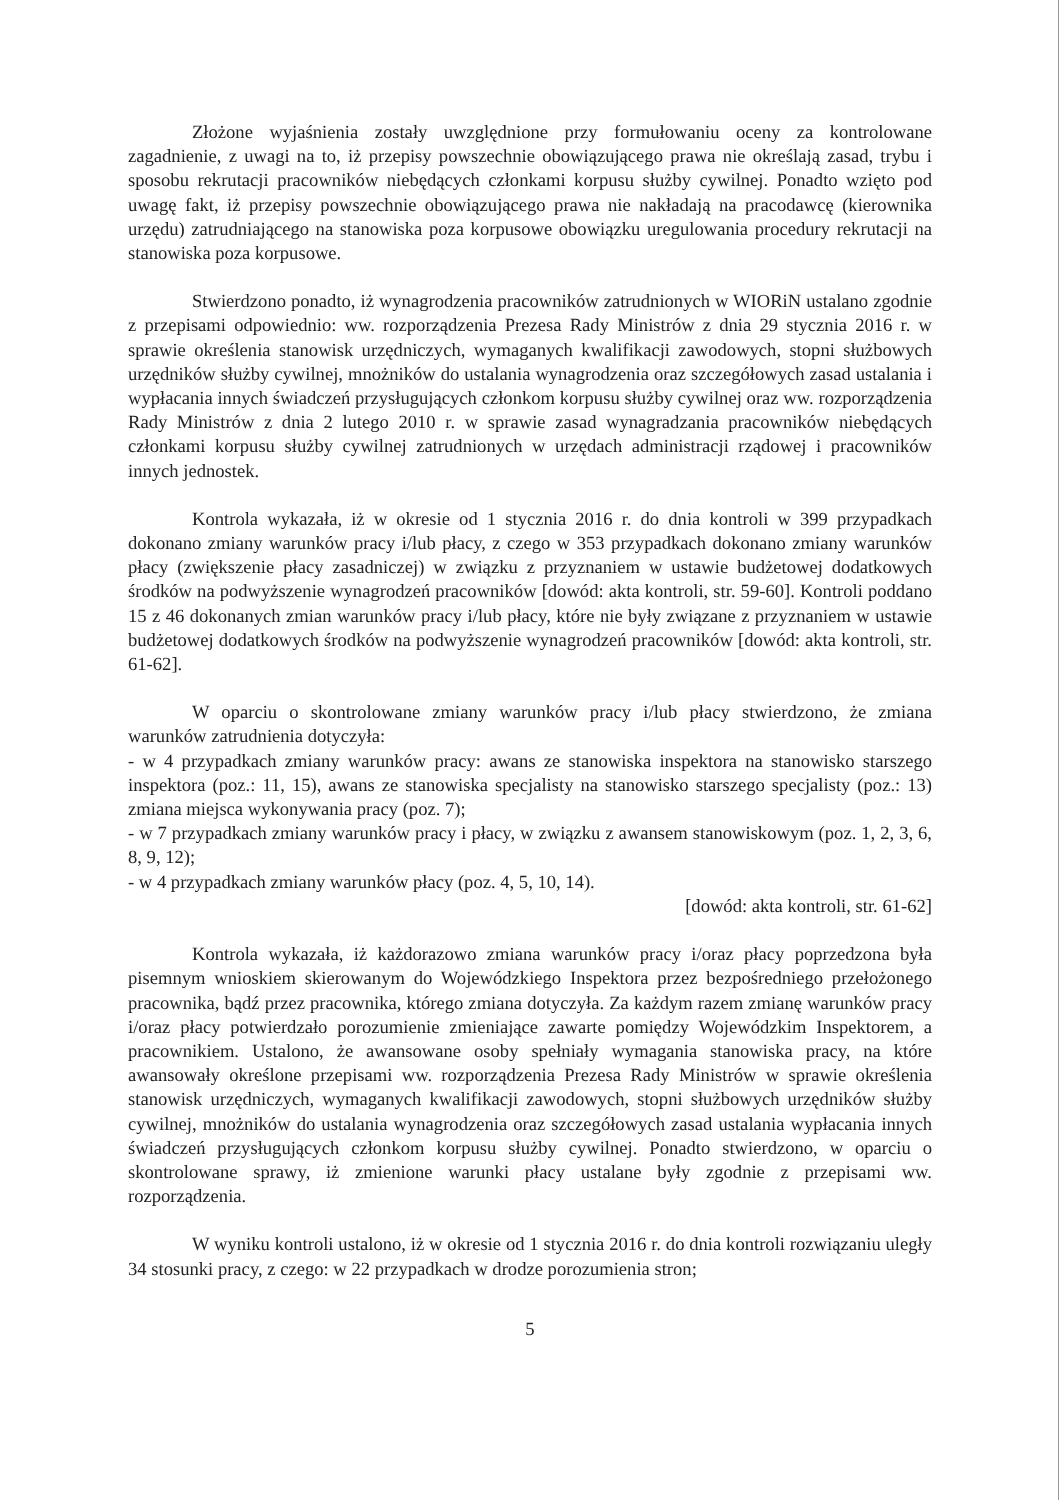Złożone wyjaśnienia zostały uwzględnione przy formułowaniu oceny za kontrolowane zagadnienie, z uwagi na to, iż przepisy powszechnie obowiązującego prawa nie określają zasad, trybu i sposobu rekrutacji pracowników niebędących członkami korpusu służby cywilnej. Ponadto wzięto pod uwagę fakt, iż przepisy powszechnie obowiązującego prawa nie nakładają na pracodawcę (kierownika urzędu) zatrudniającego na stanowiska poza korpusowe obowiązku uregulowania procedury rekrutacji na stanowiska poza korpusowe.
Stwierdzono ponadto, iż wynagrodzenia pracowników zatrudnionych w WIORiN ustalano zgodnie z przepisami odpowiednio: ww. rozporządzenia Prezesa Rady Ministrów z dnia 29 stycznia 2016 r. w sprawie określenia stanowisk urzędniczych, wymaganych kwalifikacji zawodowych, stopni służbowych urzędników służby cywilnej, mnożników do ustalania wynagrodzenia oraz szczegółowych zasad ustalania i wypłacania innych świadczeń przysługujących członkom korpusu służby cywilnej oraz ww. rozporządzenia Rady Ministrów z dnia 2 lutego 2010 r. w sprawie zasad wynagradzania pracowników niebędących członkami korpusu służby cywilnej zatrudnionych w urzędach administracji rządowej i pracowników innych jednostek.
Kontrola wykazała, iż w okresie od 1 stycznia 2016 r. do dnia kontroli w 399 przypadkach dokonano zmiany warunków pracy i/lub płacy, z czego w 353 przypadkach dokonano zmiany warunków płacy (zwiększenie płacy zasadniczej) w związku z przyznaniem w ustawie budżetowej dodatkowych środków na podwyższenie wynagrodzeń pracowników [dowód: akta kontroli, str. 59-60]. Kontroli poddano 15 z 46 dokonanych zmian warunków pracy i/lub płacy, które nie były związane z przyznaniem w ustawie budżetowej dodatkowych środków na podwyższenie wynagrodzeń pracowników [dowód: akta kontroli, str. 61-62].
W oparciu o skontrolowane zmiany warunków pracy i/lub płacy stwierdzono, że zmiana warunków zatrudnienia dotyczyła:
- w 4 przypadkach zmiany warunków pracy: awans ze stanowiska inspektora na stanowisko starszego inspektora (poz.: 11, 15), awans ze stanowiska specjalisty na stanowisko starszego specjalisty (poz.: 13) zmiana miejsca wykonywania pracy (poz. 7);
- w 7 przypadkach zmiany warunków pracy i płacy, w związku z awansem stanowiskowym (poz. 1, 2, 3, 6, 8, 9, 12);
- w 4 przypadkach zmiany warunków płacy (poz. 4, 5, 10, 14).
[dowód: akta kontroli, str. 61-62]
Kontrola wykazała, iż każdorazowo zmiana warunków pracy i/oraz płacy poprzedzona była pisemnym wnioskiem skierowanym do Wojewódzkiego Inspektora przez bezpośredniego przełożonego pracownika, bądź przez pracownika, którego zmiana dotyczyła. Za każdym razem zmianę warunków pracy i/oraz płacy potwierdzało porozumienie zmieniające zawarte pomiędzy Wojewódzkim Inspektorem, a pracownikiem. Ustalono, że awansowane osoby spełniały wymagania stanowiska pracy, na które awansowały określone przepisami ww. rozporządzenia Prezesa Rady Ministrów w sprawie określenia stanowisk urzędniczych, wymaganych kwalifikacji zawodowych, stopni służbowych urzędników służby cywilnej, mnożników do ustalania wynagrodzenia oraz szczegółowych zasad ustalania wypłacania innych świadczeń przysługujących członkom korpusu służby cywilnej. Ponadto stwierdzono, w oparciu o skontrolowane sprawy, iż zmienione warunki płacy ustalane były zgodnie z przepisami ww. rozporządzenia.
W wyniku kontroli ustalono, iż w okresie od 1 stycznia 2016 r. do dnia kontroli rozwiązaniu uległy 34 stosunki pracy, z czego: w 22 przypadkach w drodze porozumienia stron;
5